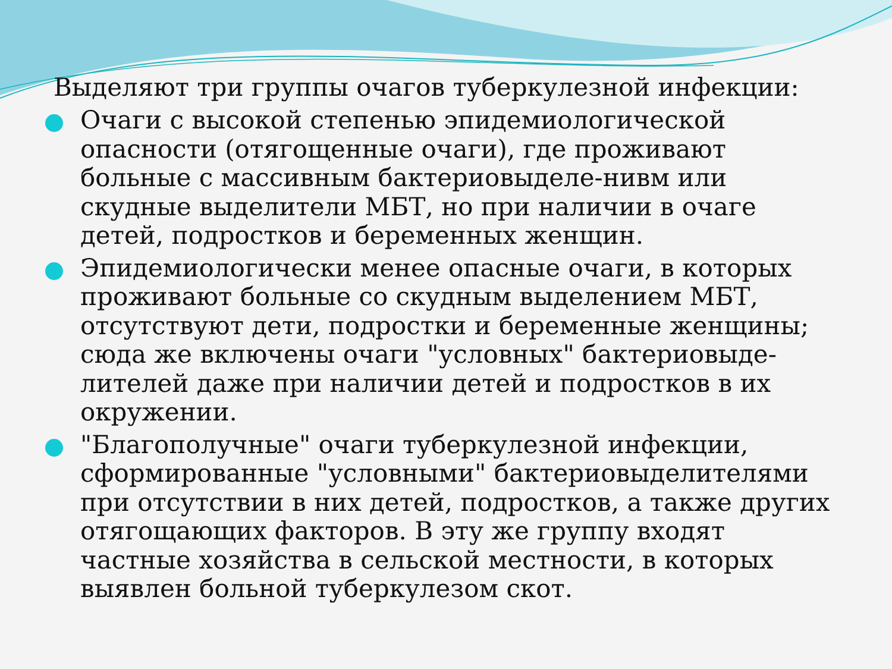Выделяют три группы очагов туберкулезной инфекции:
Очаги с высокой степенью эпидемиологической опасности (отягощенные очаги), где проживают больные с массивным бактериовыделе-нивм или скудные выделители МБТ, но при наличии в очаге детей, подростков и беременных женщин.
Эпидемиологически менее опасные очаги, в которых проживают больные со скудным выделением МБТ, отсутствуют дети, подростки и беременные женщины; сюда же включены очаги "условных" бактериовыде-лителей даже при наличии детей и подростков в их окружении.
"Благополучные" очаги туберкулезной инфекции, сформированные "условными" бактериовыделителями при отсутствии в них детей, подростков, а также других отягощающих факторов. В эту же группу входят частные хозяйства в сельской местности, в которых выявлен больной туберкулезом скот.